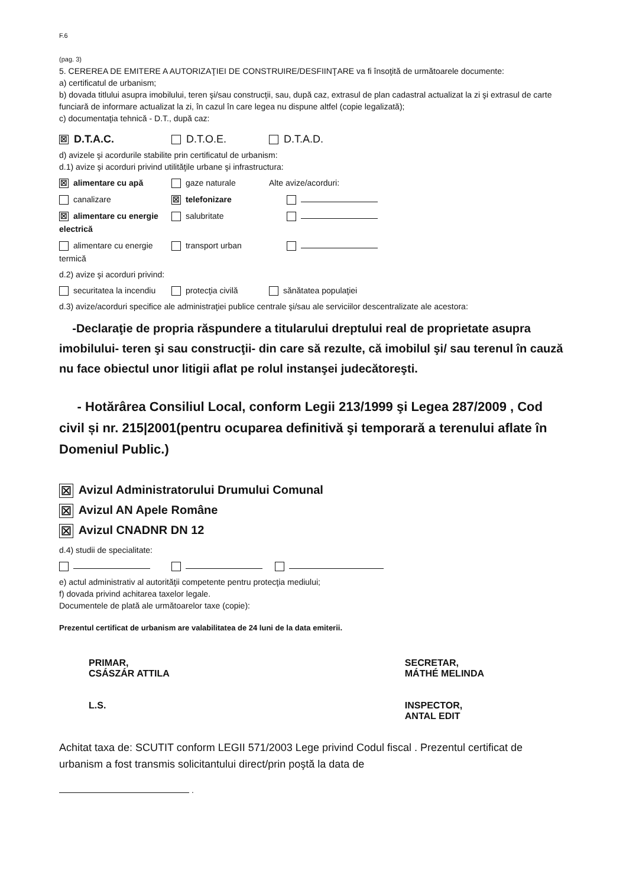F.6
(pag. 3)
5. CEREREA DE EMITERE A AUTORIZAŢIEI DE CONSTRUIRE/DESFIINŢARE va fi însoţită de următoarele documente:
a) certificatul de urbanism;
b) dovada titlului asupra imobilului, teren şi/sau construcţii, sau, după caz, extrasul de plan cadastral actualizat la zi şi extrasul de carte funciară de informare actualizat la zi, în cazul în care legea nu dispune altfel (copie legalizată);
c) documentaţia tehnică - D.T., după caz:
☒ D.T.A.C. D.T.O.E. D.T.A.D.
d) avizele şi acordurile stabilite prin certificatul de urbanism:
d.1) avize şi acorduri privind utilităţile urbane şi infrastructura:
☒ alimentare cu apă gaze naturale Alte avize/acorduri:
canalizare
☒ telefonizare
☒ alimentare cu energie electrică
salubritate
alimentare cu energie termică
transport urban
d.2) avize şi acorduri privind:
securitatea la incendiu
protecţia civilă sănătatea populaţiei
d.3) avize/acorduri specifice ale administraţiei publice centrale şi/sau ale serviciilor descentralizate ale acestora:
-Declaraţie de propria răspundere a titularului dreptului real de proprietate asupra imobilului- teren şi sau construcţii- din care să rezulte, că imobilul şi/ sau terenul în cauză nu face obiectul unor litigii aflat pe rolul instanşei judecătoreşti.
- Hotărârea Consiliul Local, conform Legii 213/1999 şi Legea 287/2009 , Cod civil și nr. 215|2001(pentru ocuparea definitivă şi temporară a terenului aflate în Domeniul Public.)
☒ Avizul Administratorului Drumului Comunal
☒ Avizul AN Apele Române
☒ Avizul CNADNR DN 12
d.4) studii de specialitate:
e) actul administrativ al autorităţii competente pentru protecţia mediului;
f) dovada privind achitarea taxelor legale.
Documentele de plată ale următoarelor taxe (copie):
Prezentul certificat de urbanism are valabilitatea de 24 luni de la data emiterii.
PRIMAR,
CSÁSZÁR ATTILA
L.S.
SECRETAR,
MÁTHÉ MELINDA
INSPECTOR,
ANTAL EDIT
Achitat taxa de: SCUTIT conform LEGII 571/2003 Lege privind Codul fiscal . Prezentul certificat de urbanism a fost transmis solicitantului direct/prin poştă la data de
.